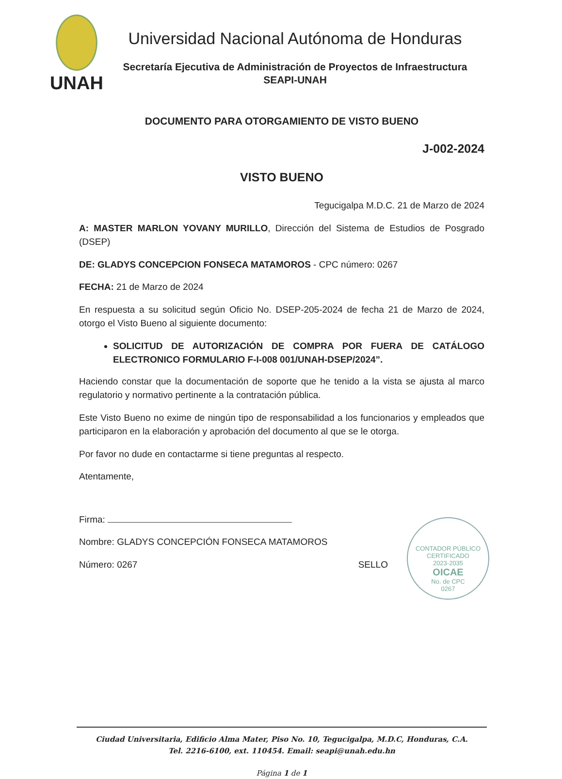UNAH
Universidad Nacional Autónoma de Honduras
Secretaría Ejecutiva de Administración de Proyectos de Infraestructura
SEAPI-UNAH
DOCUMENTO PARA OTORGAMIENTO DE VISTO BUENO
J-002-2024
VISTO BUENO
Tegucigalpa M.D.C. 21 de Marzo de 2024
A: MASTER MARLON YOVANY MURILLO, Dirección del Sistema de Estudios de Posgrado (DSEP)
DE: GLADYS CONCEPCION FONSECA MATAMOROS - CPC número: 0267
FECHA: 21 de Marzo de 2024
En respuesta a su solicitud según Oficio No. DSEP-205-2024 de fecha 21 de Marzo de 2024, otorgo el Visto Bueno al siguiente documento:
SOLICITUD DE AUTORIZACIÓN DE COMPRA POR FUERA DE CATÁLOGO ELECTRONICO FORMULARIO F-I-008 001/UNAH-DSEP/2024”.
Haciendo constar que la documentación de soporte que he tenido a la vista se ajusta al marco regulatorio y normativo pertinente a la contratación pública.
Este Visto Bueno no exime de ningún tipo de responsabilidad a los funcionarios y empleados que participaron en la elaboración y aprobación del documento al que se le otorga.
Por favor no dude en contactarme si tiene preguntas al respecto.
Atentamente,
Firma:
Nombre: GLADYS CONCEPCIÓN FONSECA MATAMOROS
Número: 0267 SELLO
CONTADOR PÚBLICO CERTIFICADO
2023-2035
OICAE
No. de CPC
0267
Ciudad Universitaria, Edificio Alma Mater, Piso No. 10, Tegucigalpa, M.D.C, Honduras, C.A.
Tel. 2216-6100, ext. 110454. Email: seapi@unah.edu.hn
Página 1 de 1